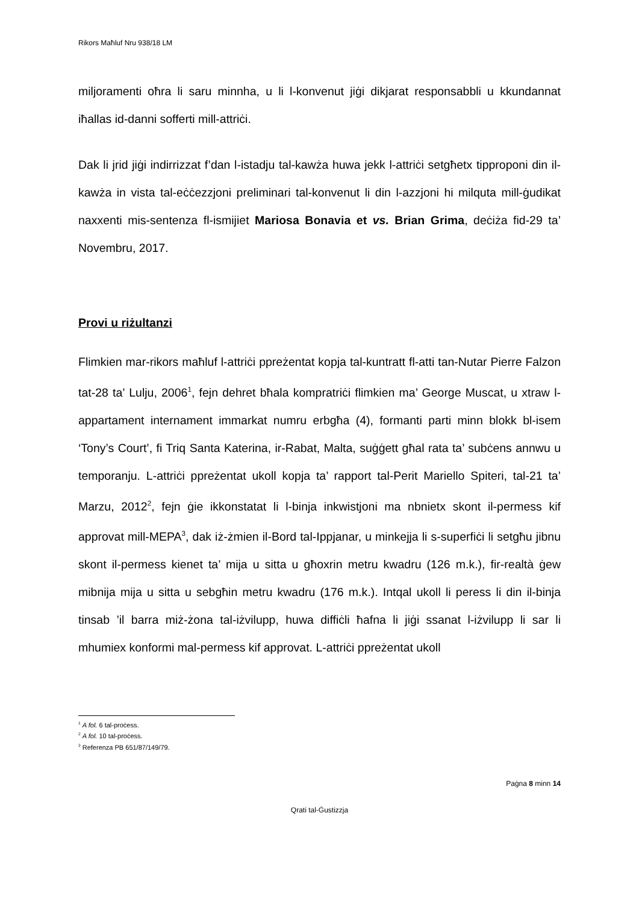Rikors Maħluf Nru 938/18 LM
miljoramenti oħra li saru minnha, u li l-konvenut jiġi dikjarat responsabbli u kkundannat iħallas id-danni sofferti mill-attriċi.
Dak li jrid jiġi indirrizzat f’dan l-istadju tal-kawża huwa jekk l-attriċi setgħetx tipproponi din il-kawża in vista tal-eċċezzjoni preliminari tal-konvenut li din l-azzjoni hi milquta mill-ġudikat naxxenti mis-sentenza fl-ismijiet Mariosa Bonavia et vs. Brian Grima, deċiża fid-29 ta’ Novembru, 2017.
Provi u riżultanzi
Flimkien mar-rikors maħluf l-attriċi ppreżentat kopja tal-kuntratt fl-atti tan-Nutar Pierre Falzon tat-28 ta’ Lulju, 2006<sup>1</sup>, fejn dehret bħala kompratriċi flimkien ma’ George Muscat, u xtraw l-appartament internament immarkat numru erbgħa (4), formanti parti minn blokk bl-isem ‘Tony’s Court’, fi Triq Santa Katerina, ir-Rabat, Malta, suġġett għal rata ta’ subċens annwu u temporanju. L-attriċi ppreżentat ukoll kopja ta’ rapport tal-Perit Mariello Spiteri, tal-21 ta’ Marzu, 2012<sup>2</sup>, fejn ġie ikkonstatat li l-binja inkwistjoni ma nbnietx skont il-permess kif approvat mill-MEPA<sup>3</sup>, dak iż-żmien il-Bord tal-Ippjanar, u minkejja li s-superfiċi li setgħu jibnu skont il-permess kienet ta’ mija u sitta u għoxrin metru kwadru (126 m.k.), fir-realtà ġew mibnija mija u sitta u sebgħin metru kwadru (176 m.k.). Intqal ukoll li peress li din il-binja tinsab ’il barra miż-żona tal-iżvilupp, huwa diffiċli ħafna li jiġi ssanat l-iżvilupp li sar li mhumiex konformi mal-permess kif approvat. L-attriċi ppreżentat ukoll
<sup>1</sup> A fol. 6 tal-proċess.
<sup>2</sup> A fol. 10 tal-proċess.
<sup>3</sup> Referenza PB 651/87/149/79.
Paġna 8 minn 14
Qrati tal-Ġustizzja